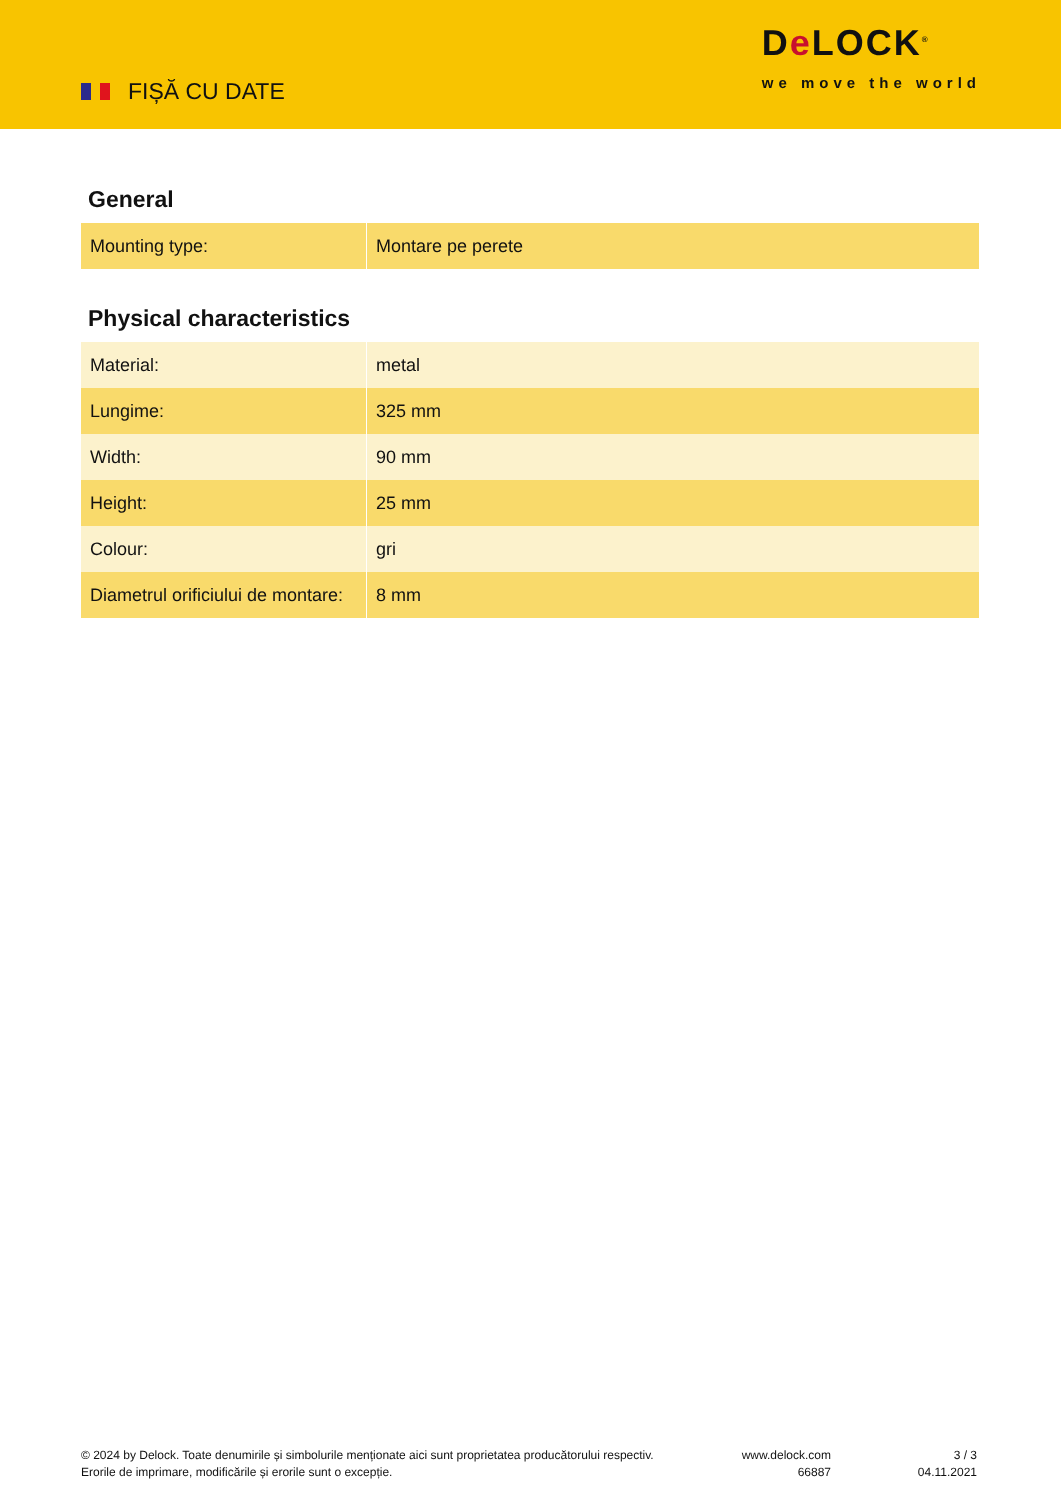FIȘĂ CU DATE
De LOCK<sup>®</sup>
we move the world
General
| Mounting type: | Montare pe perete |
Physical characteristics
| Material: | metal |
| Lungime: | 325 mm |
| Width: | 90 mm |
| Height: | 25 mm |
| Colour: | gri |
| Diametrul orificiului de montare: | 8 mm |
© 2024 by Delock. Toate denumirile și simbolurile menționate aici sunt proprietatea producătorului respectiv. Erorile de imprimare, modificările și erorile sunt o excepție.
www.delock.com
66887
3 / 3
04.11.2021